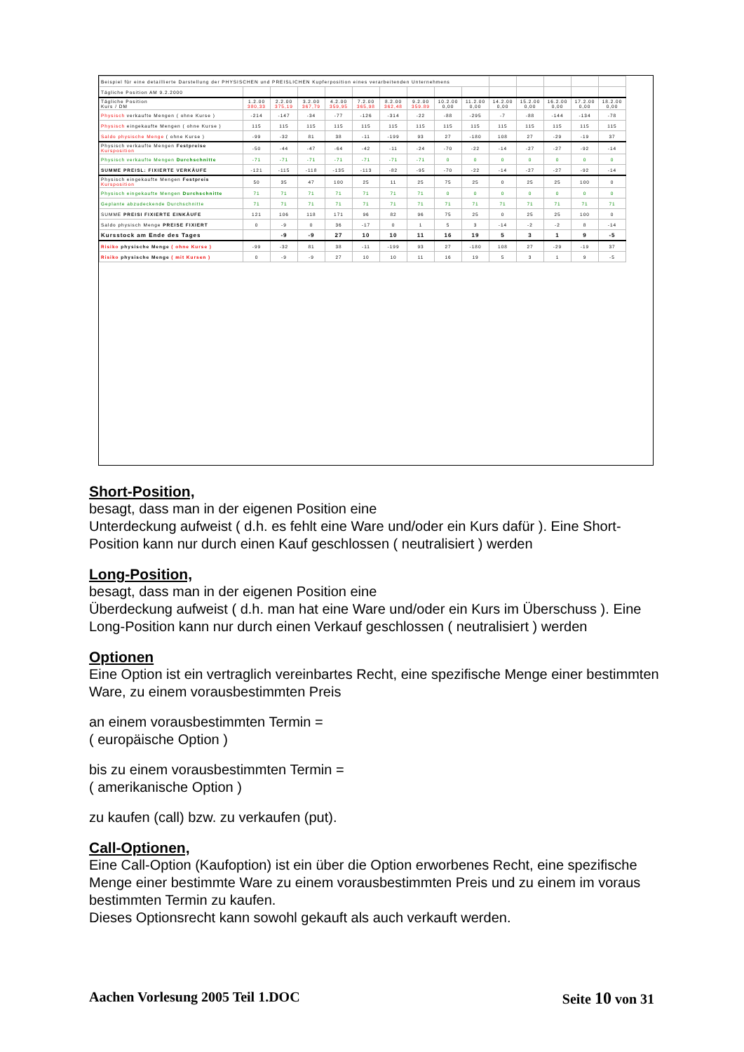| Beispiel für eine detaillierte Darstellung der PHYSISCHEN und PREISLICHEN Kupferposition eines verarbeitenden Unternehmens | | | | | | | | | | | | | | |
| Tägliche Position AM 9.2.2000 | | | | | | | | | | | | | | |
| Tägliche Position Kurs / DM | 1.2.00 380,33 | 2.2.00 375,19 | 3.2.00 367,79 | 4.2.00 359,95 | 7.2.00 365,98 | 8.2.00 362,48 | 9.2.00 359.89 | 10.2.00 0,00 | 11.2.00 0,00 | 14.2.00 0,00 | 15.2.00 0,00 | 16.2.00 0,00 | 17.2.00 0,00 | 18.2.00 0,00 |
| Physisch verkaufte Mengen ( ohne Kurse ) | -214 | -147 | -34 | -77 | -126 | -314 | -22 | -88 | -295 | -7 | -88 | -144 | -134 | -78 |
| Physisch eingekaufte Mengen ( ohne Kurse ) | 115 | 115 | 115 | 115 | 115 | 115 | 115 | 115 | 115 | 115 | 115 | 115 | 115 | 115 |
| Saldo physische Menge ( ohne Kurse ) | -99 | -32 | 81 | 38 | -11 | -199 | 93 | 27 | -180 | 108 | 27 | -29 | -19 | 37 |
| Physisch verkaufte Mengen Festpreise Kursposition | -50 | -44 | -47 | -64 | -42 | -11 | -24 | -70 | -22 | -14 | -27 | -27 | -92 | -14 |
| Physisch verkaufte Mengen Durchschnitte | -71 | -71 | -71 | -71 | -71 | -71 | -71 | 0 | 0 | 0 | 0 | 0 | 0 | 0 |
| SUMME PREISL: FIXIERTE VERKÄUFE | -121 | -115 | -118 | -135 | -113 | -82 | -95 | -70 | -22 | -14 | -27 | -27 | -92 | -14 |
| Physisch eingekaufte Mengen Festpreis Kursposition | 50 | 35 | 47 | 100 | 25 | 11 | 25 | 75 | 25 | 0 | 25 | 25 | 100 | 0 |
| Physisch eingekaufte Mengen Durchschnitte | 71 | 71 | 71 | 71 | 71 | 71 | 71 | 0 | 0 | 0 | 0 | 0 | 0 | 0 |
| Geplante abzudeckende Durchschnitte | 71 | 71 | 71 | 71 | 71 | 71 | 71 | 71 | 71 | 71 | 71 | 71 | 71 | 71 |
| SUMME PREISI FIXIERTE EINKÄUFE | 121 | 106 | 118 | 171 | 96 | 82 | 96 | 75 | 25 | 0 | 25 | 25 | 100 | 0 |
| Saldo physisch Menge PREISE FIXIERT | 0 | -9 | 0 | 36 | -17 | 0 | 1 | 5 | 3 | -14 | -2 | -2 | 8 | -14 |
| Kursstock am Ende des Tages | | -9 | -9 | 27 | 10 | 10 | 11 | 16 | 19 | 5 | 3 | 1 | 9 | -5 |
| Risiko physische Menge ( ohne Kurse ) | -99 | -32 | 81 | 38 | -11 | -199 | 93 | 27 | -180 | 108 | 27 | -29 | -19 | 37 |
| Risiko physische Menge ( mit Kursen ) | 0 | -9 | -9 | 27 | 10 | 10 | 11 | 16 | 19 | 5 | 3 | 1 | 9 | -5 |
Short-Position,
besagt, dass man in der eigenen Position eine
Unterdeckung aufweist ( d.h. es fehlt eine Ware und/oder ein Kurs dafür ). Eine Short-Position kann nur durch einen Kauf geschlossen ( neutralisiert ) werden
Long-Position,
besagt, dass man in der eigenen Position eine
Überdeckung aufweist ( d.h. man hat eine Ware und/oder ein Kurs im Überschuss ). Eine Long-Position kann nur durch einen Verkauf geschlossen ( neutralisiert ) werden
Optionen
Eine Option ist ein vertraglich vereinbartes Recht, eine spezifische Menge einer bestimmten Ware, zu einem vorausbestimmten Preis
an einem vorausbestimmten Termin =
( europäische Option )
bis zu einem vorausbestimmten Termin =
( amerikanische Option )
zu kaufen (call) bzw. zu verkaufen (put).
Call-Optionen,
Eine Call-Option (Kaufoption) ist ein über die Option erworbenes Recht, eine spezifische Menge einer bestimmte Ware zu einem vorausbestimmten Preis und zu einem im voraus bestimmten Termin zu kaufen.
Dieses Optionsrecht kann sowohl gekauft als auch verkauft werden.
Aachen Vorlesung 2005 Teil 1.DOC Seite 10 von 31